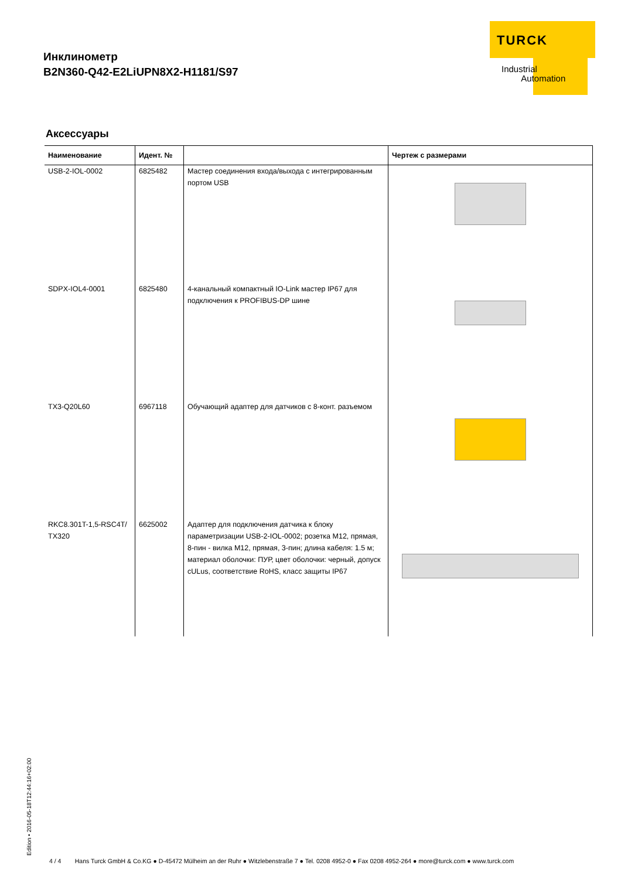Инклинометр
B2N360-Q42-E2LiUPN8X2-H1181/S97
TURCK
Industrial
Automation
Аксессуары
| Наименование | Идент. № | | Чертеж с размерами |
| --- | --- | --- | --- |
| USB-2-IOL-0002 | 6825482 | Мастер соединения входа/выхода с интегрированным портом USB | |
| SDPX-IOL4-0001 | 6825480 | 4-канальный компактный IO-Link мастер IP67 для подключения к PROFIBUS-DP шине | |
| TX3-Q20L60 | 6967118 | Обучающий адаптер для датчиков с 8-конт. разъемом | |
| RKC8.301T-1,5-RSC4T/ TX320 | 6625002 | Адаптер для подключения датчика к блоку параметризации USB-2-IOL-0002; розетка M12, прямая, 8-пин - вилка M12, прямая, 3-пин; длина кабеля: 1.5 м; материал оболочки: ПУР, цвет оболочки: черный, допуск cULus, соответствие RoHS, класс защиты IP67 | |
Edition • 2016-05-18T12:44:16+02:00
4 / 4 Hans Turck GmbH & Co.KG ● D-45472 Mülheim an der Ruhr ● Witzlebenstraße 7 ● Tel. 0208 4952-0 ● Fax 0208 4952-264 ● more@turck.com ● www.turck.com